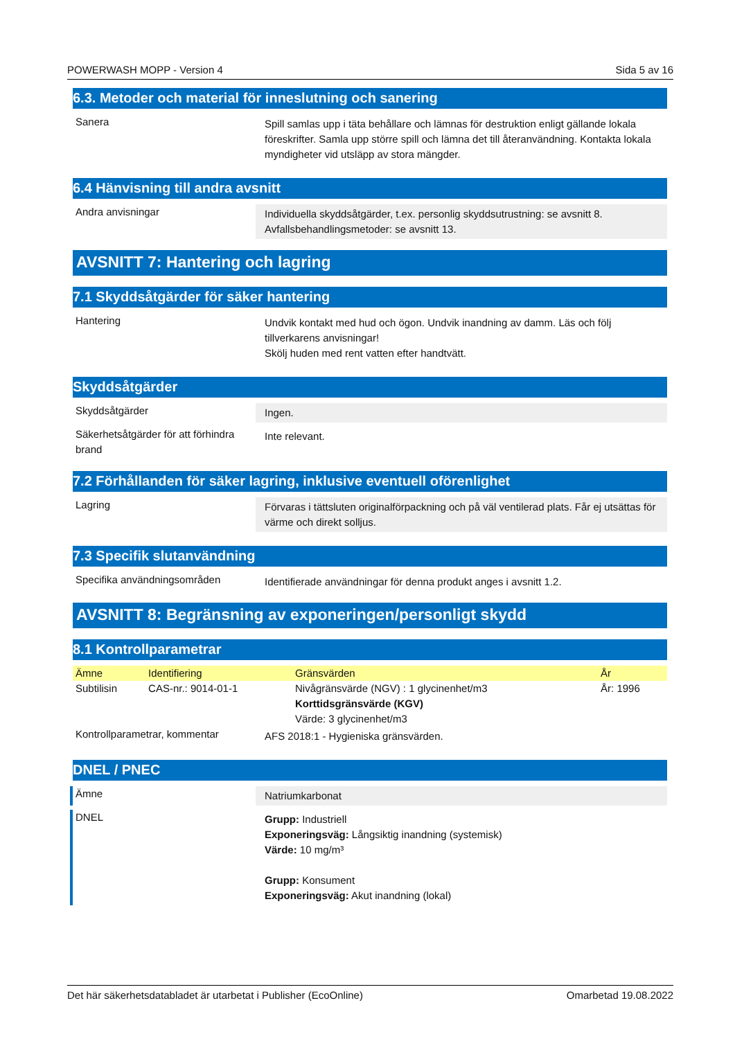POWERWASH MOPP - Version 4 Sida 5 av 16
6.3. Metoder och material för inneslutning och sanering
Sanera
Spill samlas upp i täta behållare och lämnas för destruktion enligt gällande lokala föreskrifter. Samla upp större spill och lämna det till återanvändning. Kontakta lokala myndigheter vid utsläpp av stora mängder.
6.4 Hänvisning till andra avsnitt
Andra anvisningar
Individuella skyddsåtgärder, t.ex. personlig skyddsutrustning: se avsnitt 8.
Avfallsbehandlingsmetoder: se avsnitt 13.
AVSNITT 7: Hantering och lagring
7.1 Skyddsåtgärder för säker hantering
Hantering
Undvik kontakt med hud och ögon. Undvik inandning av damm. Läs och följ tillverkarens anvisningar!
Skölj huden med rent vatten efter handtvätt.
Skyddsåtgärder
Skyddsåtgärder
Ingen.
Säkerhetsåtgärder för att förhindra brand
Inte relevant.
7.2 Förhållanden för säker lagring, inklusive eventuell oförenlighet
Lagring
Förvaras i tättsluten originalförpackning och på väl ventilerad plats. Får ej utsättas för värme och direkt solljus.
7.3 Specifik slutanvändning
Specifika användningsområden
Identifierade användningar för denna produkt anges i avsnitt 1.2.
AVSNITT 8: Begränsning av exponeringen/personligt skydd
8.1 Kontrollparametrar
| Ämne | Identifiering | Gränsvärden | År |
| --- | --- | --- | --- |
| Subtilisin | CAS-nr.: 9014-01-1 | Nivågränsvärde (NGV) : 1 glycinenhet/m3 Korttidsgränsvärde (KGV) Värde: 3 glycinenhet/m3 | År: 1996 |
Kontrollparametrar, kommentar
AFS 2018:1 - Hygieniska gränsvärden.
DNEL / PNEC
Ämne
Natriumkarbonat
DNEL
Grupp: Industriell
Exponeringsväg: Långsiktig inandning (systemisk)
Värde: 10 mg/m³
Grupp: Konsument
Exponeringsväg: Akut inandning (lokal)
Det här säkerhetsdatabladet är utarbetat i Publisher (EcoOnline) Omarbetad 19.08.2022